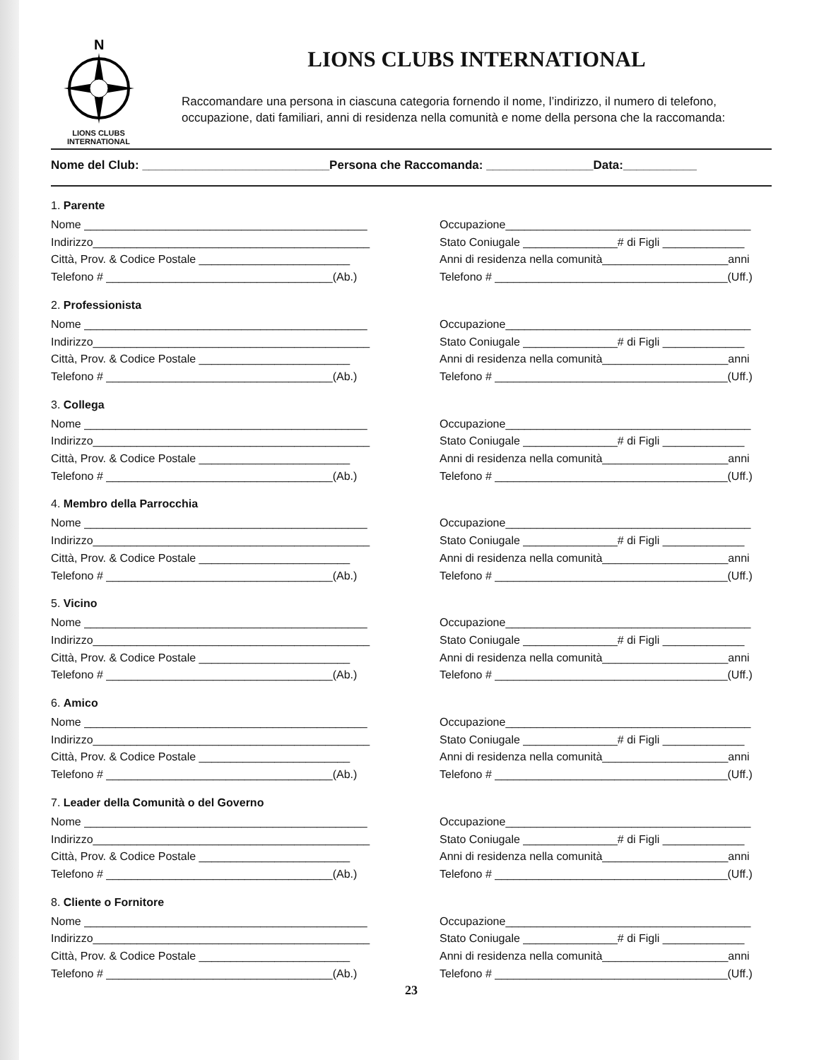N
LIONS CLUBS
INTERNATIONAL
LIONS CLUBS INTERNATIONAL
Raccomandare una persona in ciascuna categoria fornendo il nome, l’indirizzo, il numero di telefono, occupazione, dati familiari, anni di residenza nella comunità e nome della persona che la raccomanda:
Nome del Club: ____________________________Persona che Raccomanda: ________________Data:___________
1. Parente
Nome _____________________________________________
Indirizzo____________________________________________
Città, Prov. & Codice Postale ________________________
Telefono # ____________________________________(Ab.)
Occupazione_______________________________________
Stato Coniugale _______________# di Figli _____________
Anni di residenza nella comunità____________________anni
Telefono # _____________________________________(Uff.)
2. Professionista
Nome _____________________________________________
Indirizzo____________________________________________
Città, Prov. & Codice Postale ________________________
Telefono # ____________________________________(Ab.)
Occupazione_______________________________________
Stato Coniugale _______________# di Figli _____________
Anni di residenza nella comunità____________________anni
Telefono # _____________________________________(Uff.)
3. Collega
Nome _____________________________________________
Indirizzo____________________________________________
Città, Prov. & Codice Postale ________________________
Telefono # ____________________________________(Ab.)
Occupazione_______________________________________
Stato Coniugale _______________# di Figli _____________
Anni di residenza nella comunità____________________anni
Telefono # _____________________________________(Uff.)
4. Membro della Parrocchia
Nome _____________________________________________
Indirizzo____________________________________________
Città, Prov. & Codice Postale ________________________
Telefono # ____________________________________(Ab.)
Occupazione_______________________________________
Stato Coniugale _______________# di Figli _____________
Anni di residenza nella comunità____________________anni
Telefono # _____________________________________(Uff.)
5. Vicino
Nome _____________________________________________
Indirizzo____________________________________________
Città, Prov. & Codice Postale ________________________
Telefono # ____________________________________(Ab.)
Occupazione_______________________________________
Stato Coniugale _______________# di Figli _____________
Anni di residenza nella comunità____________________anni
Telefono # _____________________________________(Uff.)
6. Amico
Nome _____________________________________________
Indirizzo____________________________________________
Città, Prov. & Codice Postale ________________________
Telefono # ____________________________________(Ab.)
Occupazione_______________________________________
Stato Coniugale _______________# di Figli _____________
Anni di residenza nella comunità____________________anni
Telefono # _____________________________________(Uff.)
7. Leader della Comunità o del Governo
Nome _____________________________________________
Indirizzo____________________________________________
Città, Prov. & Codice Postale ________________________
Telefono # ____________________________________(Ab.)
Occupazione_______________________________________
Stato Coniugale _______________# di Figli _____________
Anni di residenza nella comunità____________________anni
Telefono # _____________________________________(Uff.)
8. Cliente o Fornitore
Nome _____________________________________________
Indirizzo____________________________________________
Città, Prov. & Codice Postale ________________________
Telefono # ____________________________________(Ab.)
Occupazione_______________________________________
Stato Coniugale _______________# di Figli _____________
Anni di residenza nella comunità____________________anni
Telefono # _____________________________________(Uff.)
23